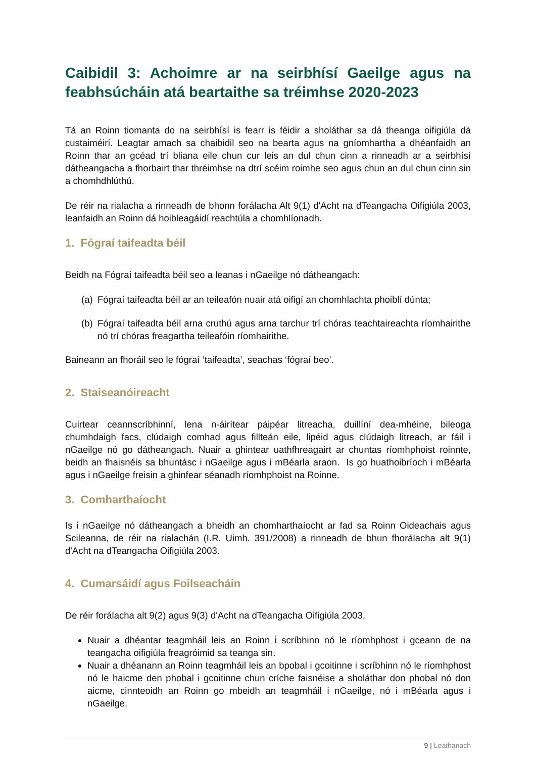Caibidil 3: Achoimre ar na seirbhísí Gaeilge agus na feabhsúcháin atá beartaithe sa tréimhse 2020-2023
Tá an Roinn tiomanta do na seirbhísí is fearr is féidir a sholáthar sa dá theanga oifigiúla dá custaiméirí. Leagtar amach sa chaibidil seo na bearta agus na gníomhartha a dhéanfaidh an Roinn thar an gcéad trí bliana eile chun cur leis an dul chun cinn a rinneadh ar a seirbhísí dátheangacha a fhorbairt thar thréimhse na dtrí scéim roimhe seo agus chun an dul chun cinn sin a chomhdhlúthú.
De réir na rialacha a rinneadh de bhonn forálacha Alt 9(1) d'Acht na dTeangacha Oifigiúla 2003, leanfaidh an Roinn dá hoibleagáidí reachtúla a chomhlíonadh.
1. Fógraí taifeadta béil
Beidh na Fógraí taifeadta béil seo a leanas i nGaeilge nó dátheangach:
(a) Fógraí taifeadta béil ar an teileafón nuair atá oifigí an chomhlachta phoiblí dúnta;
(b) Fógraí taifeadta béil arna cruthú agus arna tarchur trí chóras teachtaireachta ríomhairithe nó trí chóras freagartha teileafóin ríomhairithe.
Baineann an fhoráil seo le fógraí ‘taifeadta’, seachas ‘fógraí beo’.
2. Staiseanóireacht
Cuirtear ceannscríbhinní, lena n-áirítear páipéar litreacha, duillíní dea-mhéine, bileoga chumhdaigh facs, clúdaigh comhad agus fillteán eile, lipéid agus clúdaigh litreach, ar fáil i nGaeilge nó go dátheangach. Nuair a ghintear uathfhreagairt ar chuntas ríomhphoist roinnte, beidh an fhaisnéis sa bhuntásc i nGaeilge agus i mBéarla araon. Is go huathoibríoch i mBéarla agus i nGaeilge freisin a ghinfear séanadh ríomhphoist na Roinne.
3. Comharthaíocht
Is i nGaeilge nó dátheangach a bheidh an chomharthaíocht ar fad sa Roinn Oideachais agus Scileanna, de réir na rialachán (I.R. Uimh. 391/2008) a rinneadh de bhun fhorálacha alt 9(1) d'Acht na dTeangacha Oifigiúla 2003.
4. Cumarsáidí agus Foilseacháin
De réir forálacha alt 9(2) agus 9(3) d'Acht na dTeangacha Oifigiúla 2003,
Nuair a dhéantar teagmháil leis an Roinn i scríbhinn nó le ríomhphost i gceann de na teangacha oifigiúla freagróimid sa teanga sin.
Nuair a dhéanann an Roinn teagmháil leis an bpobal i gcoitinne i scríbhinn nó le ríomhphost nó le haicme den phobal i gcoitinne chun críche faisnéise a sholáthar don phobal nó don aicme, cinnteoidh an Roinn go mbeidh an teagmháil i nGaeilge, nó i mBéarla agus i nGaeilge.
9 | Leathanach